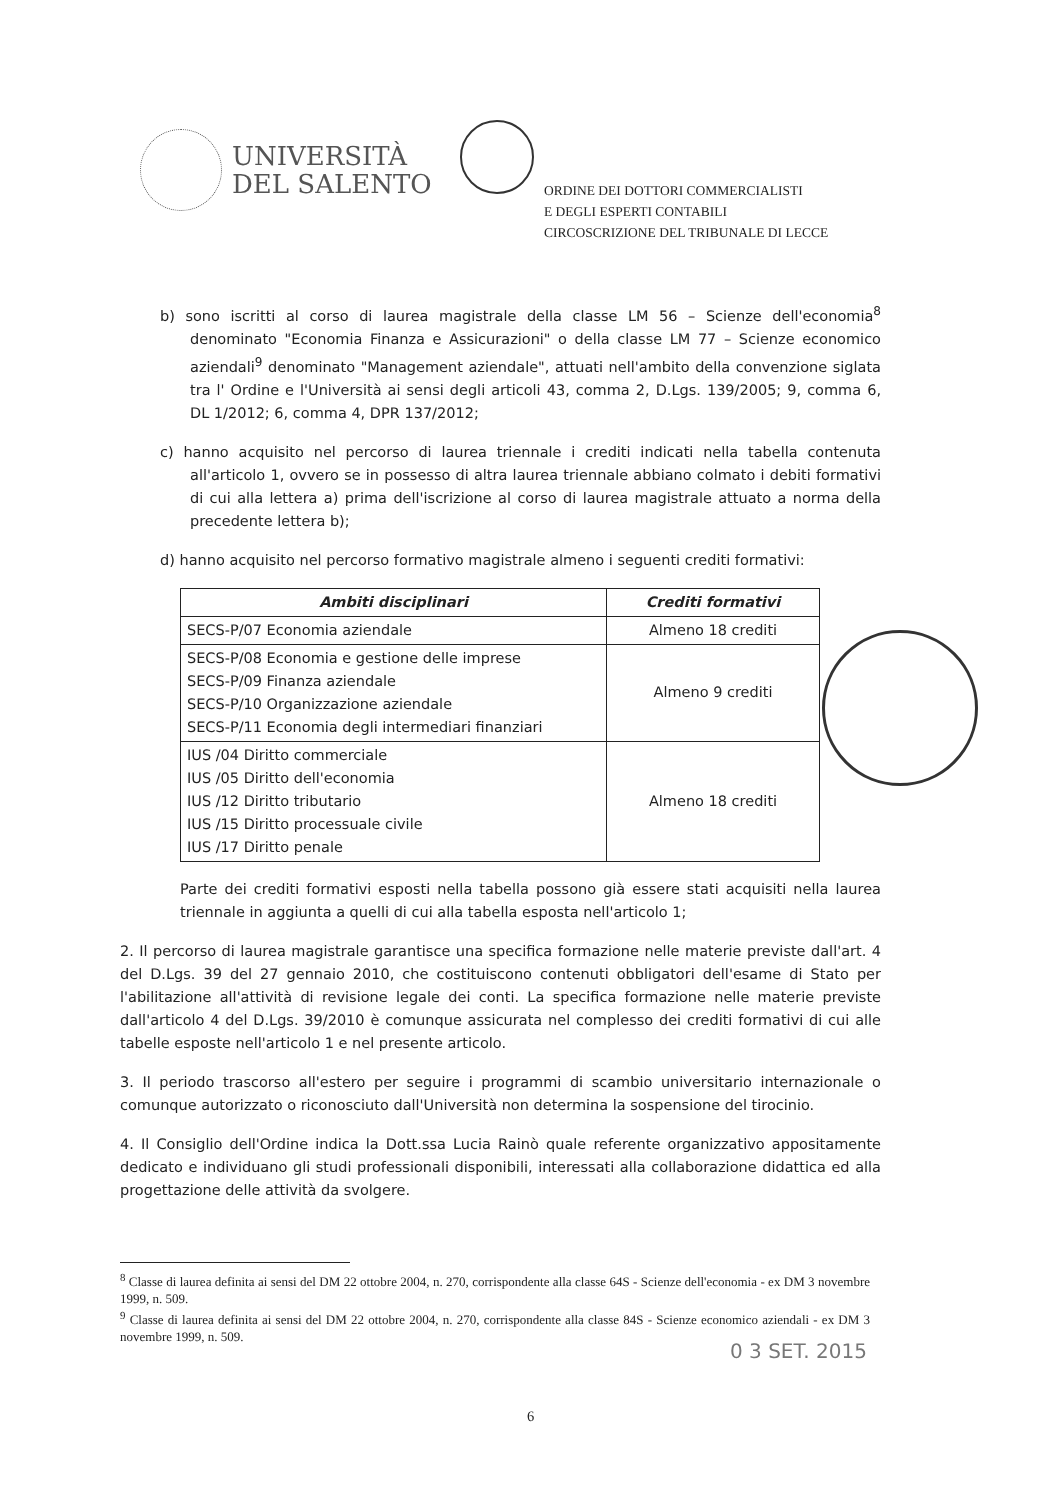UNIVERSITÀ
DEL SALENTO
ORDINE DEI DOTTORI COMMERCIALISTI
E DEGLI ESPERTI CONTABILI
CIRCOSCRIZIONE DEL TRIBUNALE DI LECCE
b) sono iscritti al corso di laurea magistrale della classe LM 56 – Scienze dell'economia<sup>8</sup> denominato "Economia Finanza e Assicurazioni" o della classe LM 77 – Scienze economico aziendali<sup>9</sup> denominato "Management aziendale", attuati nell'ambito della convenzione siglata tra l' Ordine e l'Università ai sensi degli articoli 43, comma 2, D.Lgs. 139/2005; 9, comma 6, DL 1/2012; 6, comma 4, DPR 137/2012;
c) hanno acquisito nel percorso di laurea triennale i crediti indicati nella tabella contenuta all'articolo 1, ovvero se in possesso di altra laurea triennale abbiano colmato i debiti formativi di cui alla lettera a) prima dell'iscrizione al corso di laurea magistrale attuato a norma della precedente lettera b);
d) hanno acquisito nel percorso formativo magistrale almeno i seguenti crediti formativi:
| Ambiti disciplinari | Crediti formativi |
| --- | --- |
| SECS-P/07 Economia aziendale | Almeno 18 crediti |
| SECS-P/08 Economia e gestione delle imprese SECS-P/09 Finanza aziendale SECS-P/10 Organizzazione aziendale SECS-P/11 Economia degli intermediari finanziari | Almeno 9 crediti |
| IUS /04 Diritto commerciale IUS /05 Diritto dell'economia IUS /12 Diritto tributario IUS /15 Diritto processuale civile IUS /17 Diritto penale | Almeno 18 crediti |
Parte dei crediti formativi esposti nella tabella possono già essere stati acquisiti nella laurea triennale in aggiunta a quelli di cui alla tabella esposta nell'articolo 1;
2. Il percorso di laurea magistrale garantisce una specifica formazione nelle materie previste dall'art. 4 del D.Lgs. 39 del 27 gennaio 2010, che costituiscono contenuti obbligatori dell'esame di Stato per l'abilitazione all'attività di revisione legale dei conti. La specifica formazione nelle materie previste dall'articolo 4 del D.Lgs. 39/2010 è comunque assicurata nel complesso dei crediti formativi di cui alle tabelle esposte nell'articolo 1 e nel presente articolo.
3. Il periodo trascorso all'estero per seguire i programmi di scambio universitario internazionale o comunque autorizzato o riconosciuto dall'Università non determina la sospensione del tirocinio.
4. Il Consiglio dell'Ordine indica la Dott.ssa Lucia Rainò quale referente organizzativo appositamente dedicato e individuano gli studi professionali disponibili, interessati alla collaborazione didattica ed alla progettazione delle attività da svolgere.
<sup>8</sup> Classe di laurea definita ai sensi del DM 22 ottobre 2004, n. 270, corrispondente alla classe 64S - Scienze dell'economia - ex DM 3 novembre 1999, n. 509.
<sup>9</sup> Classe di laurea definita ai sensi del DM 22 ottobre 2004, n. 270, corrispondente alla classe 84S - Scienze economico aziendali - ex DM 3 novembre 1999, n. 509.
6
0 3 SET. 2015